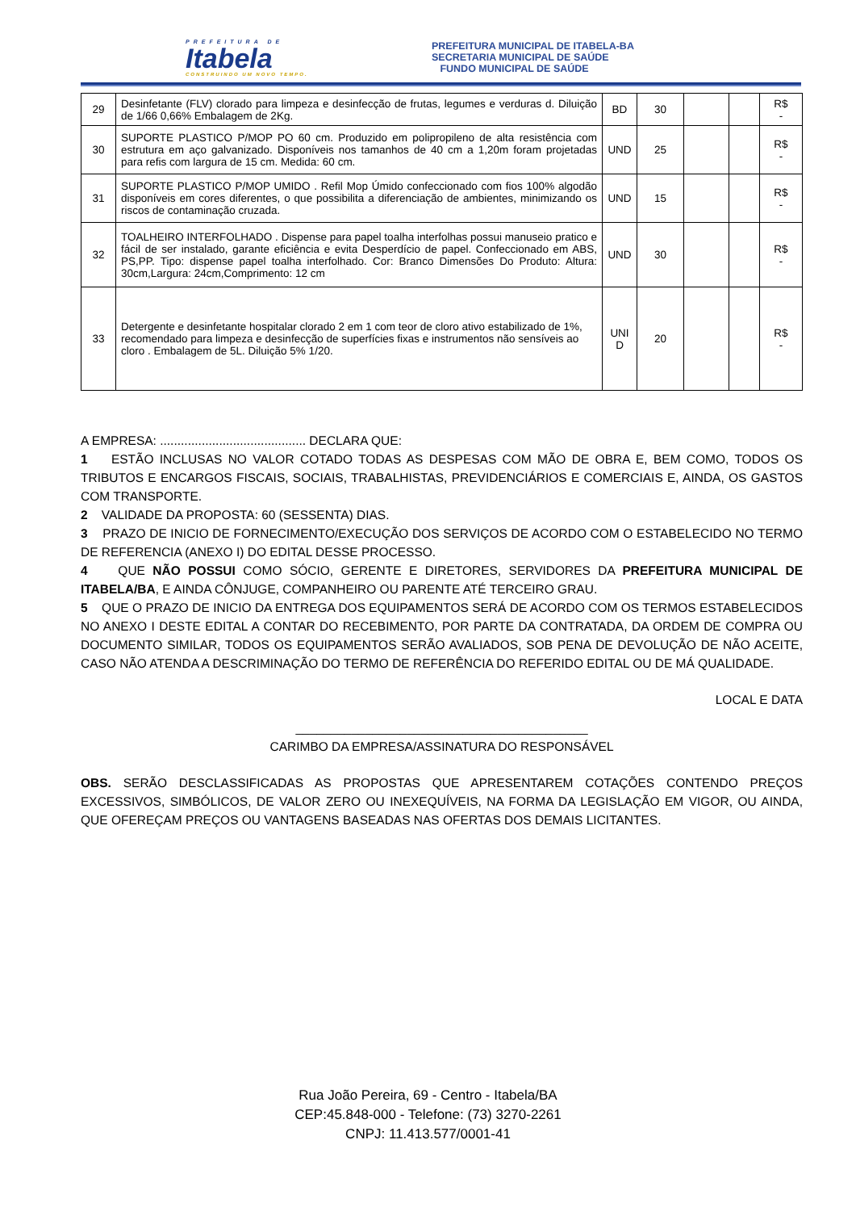PREFEITURA DE
Itabela
CONSTRUINDO UM NOVO TEMPO.
PREFEITURA MUNICIPAL DE ITABELA-BA
SECRETARIA MUNICIPAL DE SAÚDE
FUNDO MUNICIPAL DE SAÚDE
| 29 | Desinfetante (FLV) clorado para limpeza e desinfecção de frutas, legumes e verduras d. Diluição de 1/66 0,66% Embalagem de 2Kg. | BD | 30 | | | R$ - |
| 30 | SUPORTE PLASTICO P/MOP PO 60 cm. Produzido em polipropileno de alta resistência com estrutura em aço galvanizado. Disponíveis nos tamanhos de 40 cm a 1,20m foram projetadas para refis com largura de 15 cm. Medida: 60 cm. | UND | 25 | | | R$ - |
| 31 | SUPORTE PLASTICO P/MOP UMIDO . Refil Mop Úmido confeccionado com fios 100% algodão disponíveis em cores diferentes, o que possibilita a diferenciação de ambientes, minimizando os riscos de contaminação cruzada. | UND | 15 | | | R$ - |
| 32 | TOALHEIRO INTERFOLHADO . Dispense para papel toalha interfolhas possui manuseio pratico e fácil de ser instalado, garante eficiência e evita Desperdício de papel. Confeccionado em ABS, PS,PP. Tipo: dispense papel toalha interfolhado. Cor: Branco Dimensões Do Produto: Altura: 30cm,Largura: 24cm,Comprimento: 12 cm | UND | 30 | | | R$ - |
| 33 | Detergente e desinfetante hospitalar clorado 2 em 1 com teor de cloro ativo estabilizado de 1%, recomendado para limpeza e desinfecção de superfícies fixas e instrumentos não sensíveis ao cloro . Embalagem de 5L. Diluição 5% 1/20. | UNI D | 20 | | | R$ - |
A EMPRESA: .......................................... DECLARA QUE:
1 ESTÃO INCLUSAS NO VALOR COTADO TODAS AS DESPESAS COM MÃO DE OBRA E, BEM COMO, TODOS OS TRIBUTOS E ENCARGOS FISCAIS, SOCIAIS, TRABALHISTAS, PREVIDENCIÁRIOS E COMERCIAIS E, AINDA, OS GASTOS COM TRANSPORTE.
2 VALIDADE DA PROPOSTA: 60 (SESSENTA) DIAS.
3 PRAZO DE INICIO DE FORNECIMENTO/EXECUÇÃO DOS SERVIÇOS DE ACORDO COM O ESTABELECIDO NO TERMO DE REFERENCIA (ANEXO I) DO EDITAL DESSE PROCESSO.
4 QUE NÃO POSSUI COMO SÓCIO, GERENTE E DIRETORES, SERVIDORES DA PREFEITURA MUNICIPAL DE ITABELA/BA, E AINDA CÔNJUGE, COMPANHEIRO OU PARENTE ATÉ TERCEIRO GRAU.
5 QUE O PRAZO DE INICIO DA ENTREGA DOS EQUIPAMENTOS SERÁ DE ACORDO COM OS TERMOS ESTABELECIDOS NO ANEXO I DESTE EDITAL A CONTAR DO RECEBIMENTO, POR PARTE DA CONTRATADA, DA ORDEM DE COMPRA OU DOCUMENTO SIMILAR, TODOS OS EQUIPAMENTOS SERÃO AVALIADOS, SOB PENA DE DEVOLUÇÃO DE NÃO ACEITE, CASO NÃO ATENDA A DESCRIMINAÇÃO DO TERMO DE REFERÊNCIA DO REFERIDO EDITAL OU DE MÁ QUALIDADE.
LOCAL E DATA
__________________________________________
CARIMBO DA EMPRESA/ASSINATURA DO RESPONSÁVEL
OBS. SERÃO DESCLASSIFICADAS AS PROPOSTAS QUE APRESENTAREM COTAÇÕES CONTENDO PREÇOS EXCESSIVOS, SIMBÓLICOS, DE VALOR ZERO OU INEXEQUÍVEIS, NA FORMA DA LEGISLAÇÃO EM VIGOR, OU AINDA, QUE OFEREÇAM PREÇOS OU VANTAGENS BASEADAS NAS OFERTAS DOS DEMAIS LICITANTES.
Rua João Pereira, 69 - Centro - Itabela/BA
CEP:45.848-000 - Telefone: (73) 3270-2261
CNPJ: 11.413.577/0001-41